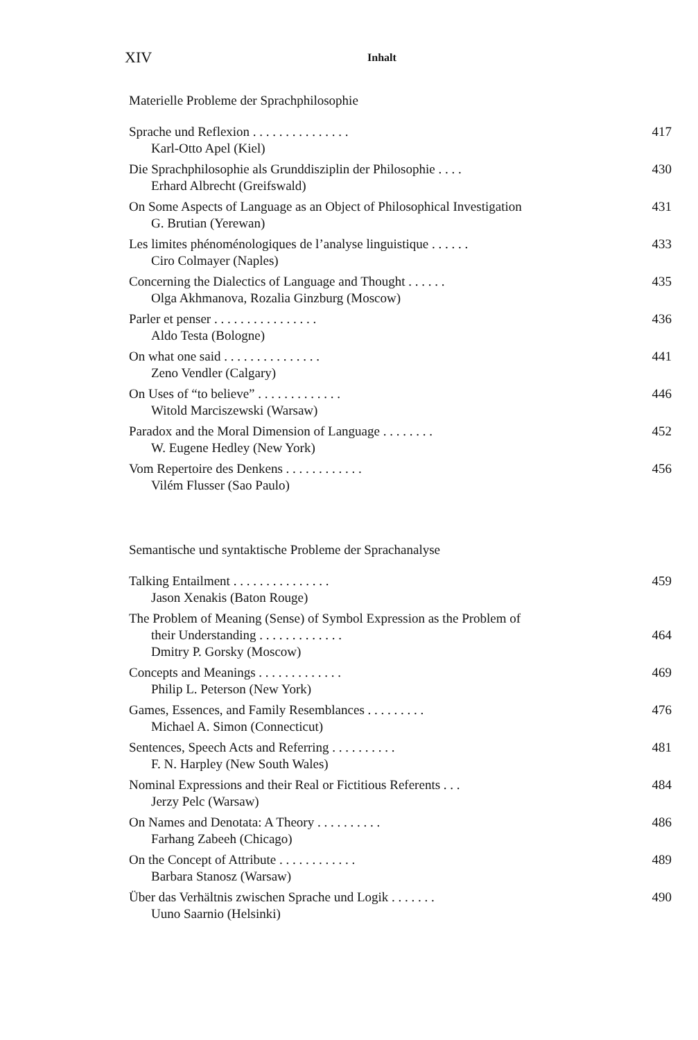XIV Inhalt
Materielle Probleme der Sprachphilosophie
Sprache und Reflexion . . . . . . . . . . . . . . . 417
Karl-Otto Apel (Kiel)
Die Sprachphilosophie als Grunddisziplin der Philosophie . . . . 430
Erhard Albrecht (Greifswald)
On Some Aspects of Language as an Object of Philosophical Investigation 431
G. Brutian (Yerewan)
Les limites phénoménologiques de l’analyse linguistique . . . . . . 433
Ciro Colmayer (Naples)
Concerning the Dialectics of Language and Thought . . . . . . 435
Olga Akhmanova, Rozalia Ginzburg (Moscow)
Parler et penser . . . . . . . . . . . . . . . . 436
Aldo Testa (Bologne)
On what one said . . . . . . . . . . . . . . . 441
Zeno Vendler (Calgary)
On Uses of “to believe” . . . . . . . . . . . . . 446
Witold Marciszewski (Warsaw)
Paradox and the Moral Dimension of Language . . . . . . . . 452
W. Eugene Hedley (New York)
Vom Repertoire des Denkens . . . . . . . . . . . . 456
Vilém Flusser (Sao Paulo)
Semantische und syntaktische Probleme der Sprachanalyse
Talking Entailment . . . . . . . . . . . . . . . 459
Jason Xenakis (Baton Rouge)
The Problem of Meaning (Sense) of Symbol Expression as the Problem of
their Understanding . . . . . . . . . . . . . 464
Dmitry P. Gorsky (Moscow)
Concepts and Meanings . . . . . . . . . . . . . 469
Philip L. Peterson (New York)
Games, Essences, and Family Resemblances . . . . . . . . . 476
Michael A. Simon (Connecticut)
Sentences, Speech Acts and Referring . . . . . . . . . . 481
F. N. Harpley (New South Wales)
Nominal Expressions and their Real or Fictitious Referents . . . 484
Jerzy Pelc (Warsaw)
On Names and Denotata: A Theory . . . . . . . . . . 486
Farhang Zabeeh (Chicago)
On the Concept of Attribute . . . . . . . . . . . . 489
Barbara Stanosz (Warsaw)
Über das Verhältnis zwischen Sprache und Logik . . . . . . . 490
Uuno Saarnio (Helsinki)